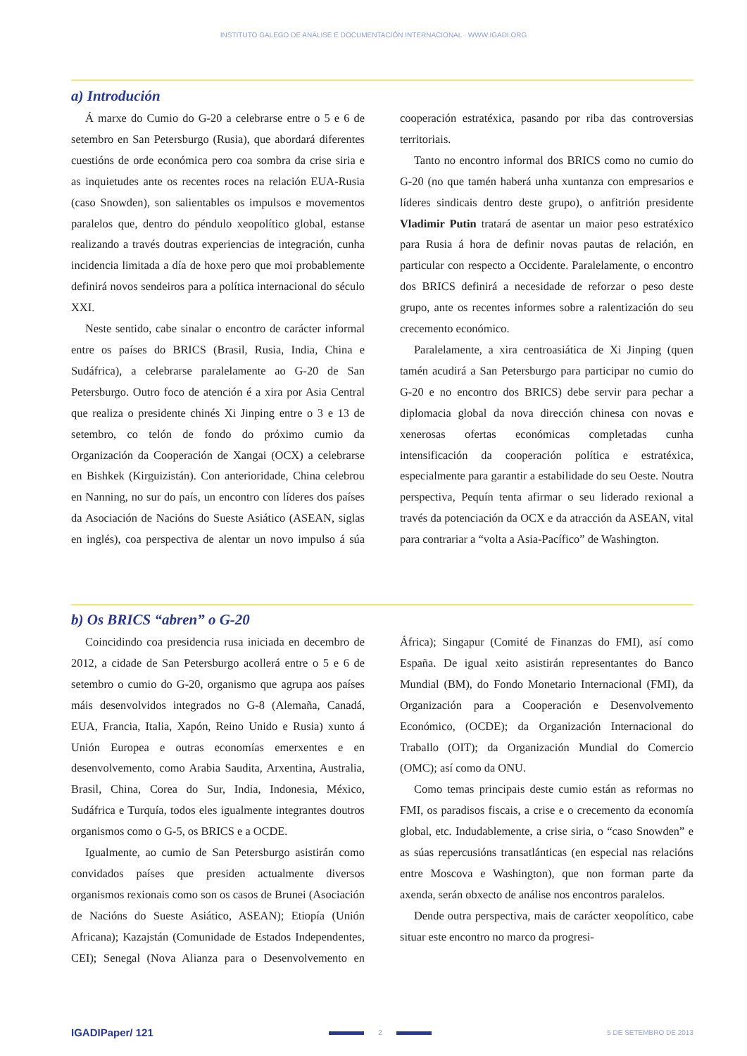INSTITUTO GALEGO DE ANÁLISE E DOCUMENTACIÓN INTERNACIONAL · WWW.IGADI.ORG
a) Introdución
Á marxe do Cumio do G-20 a celebrarse entre o 5 e 6 de setembro en San Petersburgo (Rusia), que abordará diferentes cuestións de orde económica pero coa sombra da crise siria e as inquietudes ante os recentes roces na relación EUA-Rusia (caso Snowden), son salientables os impulsos e movementos paralelos que, dentro do péndulo xeopolítico global, estanse realizando a través doutras experiencias de integración, cunha incidencia limitada a día de hoxe pero que moi probablemente definirá novos sendeiros para a política internacional do século XXI.
Neste sentido, cabe sinalar o encontro de carácter informal entre os países do BRICS (Brasil, Rusia, India, China e Sudáfrica), a celebrarse paralelamente ao G-20 de San Petersburgo. Outro foco de atención é a xira por Asia Central que realiza o presidente chinés Xi Jinping entre o 3 e 13 de setembro, co telón de fondo do próximo cumio da Organización da Cooperación de Xangai (OCX) a celebrarse en Bishkek (Kirguizistán). Con anterioridade, China celebrou en Nanning, no sur do país, un encontro con líderes dos países da Asociación de Nacións do Sueste Asiático (ASEAN, siglas en inglés), coa perspectiva de alentar un novo impulso á súa cooperación estratéxica, pasando por riba das controversias territoriais.
Tanto no encontro informal dos BRICS como no cumio do G-20 (no que tamén haberá unha xuntanza con empresarios e líderes sindicais dentro deste grupo), o anfitrión presidente Vladimir Putin tratará de asentar un maior peso estratéxico para Rusia á hora de definir novas pautas de relación, en particular con respecto a Occidente. Paralelamente, o encontro dos BRICS definirá a necesidade de reforzar o peso deste grupo, ante os recentes informes sobre a ralentización do seu crecemento económico.
Paralelamente, a xira centroasiática de Xi Jinping (quen tamén acudirá a San Petersburgo para participar no cumio do G-20 e no encontro dos BRICS) debe servir para pechar a diplomacia global da nova dirección chinesa con novas e xenerosas ofertas económicas completadas cunha intensificación da cooperación política e estratéxica, especialmente para garantir a estabilidade do seu Oeste. Noutra perspectiva, Pequín tenta afirmar o seu liderado rexional a través da potenciación da OCX e da atracción da ASEAN, vital para contrariar a “volta a Asia-Pacífico” de Washington.
b) Os BRICS “abren” o G-20
Coincidindo coa presidencia rusa iniciada en decembro de 2012, a cidade de San Petersburgo acollerá entre o 5 e 6 de setembro o cumio do G-20, organismo que agrupa aos países máis desenvolvidos integrados no G-8 (Alemaña, Canadá, EUA, Francia, Italia, Xapón, Reino Unido e Rusia) xunto á Unión Europea e outras economías emerxentes e en desenvolvemento, como Arabia Saudita, Arxentina, Australia, Brasil, China, Corea do Sur, India, Indonesia, México, Sudáfrica e Turquía, todos eles igualmente integrantes doutros organismos como o G-5, os BRICS e a OCDE.
Igualmente, ao cumio de San Petersburgo asistirán como convidados países que presiden actualmente diversos organismos rexionais como son os casos de Brunei (Asociación de Nacións do Sueste Asiático, ASEAN); Etiopía (Unión Africana); Kazajstán (Comunidade de Estados Independentes, CEI); Senegal (Nova Alianza para o Desenvolvemento en África); Singapur (Comité de Finanzas do FMI), así como España. De igual xeito asistirán representantes do Banco Mundial (BM), do Fondo Monetario Internacional (FMI), da Organización para a Cooperación e Desenvolvemento Económico, (OCDE); da Organización Internacional do Traballo (OIT); da Organización Mundial do Comercio (OMC); así como da ONU.
Como temas principais deste cumio están as reformas no FMI, os paradisos fiscais, a crise e o crecemento da economía global, etc. Indudablemente, a crise siria, o “caso Snowden” e as súas repercusións transatlánticas (en especial nas relacións entre Moscova e Washington), que non forman parte da axenda, serán obxecto de análise nos encontros paralelos.
Dende outra perspectiva, mais de carácter xeopolítico, cabe situar este encontro no marco da progresi-
IGADIPaper/ 121 2 5 DE SETEMBRO DE 2013